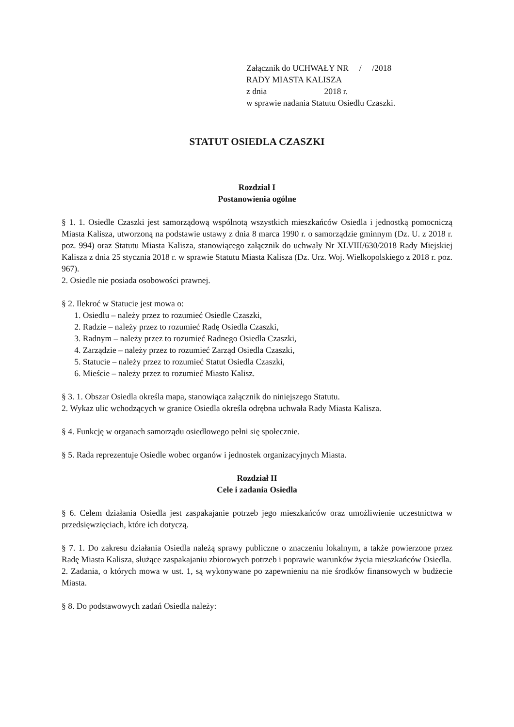Załącznik do UCHWAŁY NR / /2018
RADY MIASTA KALISZA
z dnia 2018 r.
w sprawie nadania Statutu Osiedlu Czaszki.
STATUT OSIEDLA CZASZKI
Rozdział I
Postanowienia ogólne
§ 1. 1. Osiedle Czaszki jest samorządową wspólnotą wszystkich mieszkańców Osiedla i jednostką pomocniczą Miasta Kalisza, utworzoną na podstawie ustawy z dnia 8 marca 1990 r. o samorządzie gminnym (Dz. U. z 2018 r. poz. 994) oraz Statutu Miasta Kalisza, stanowiącego załącznik do uchwały Nr XLVIII/630/2018 Rady Miejskiej Kalisza z dnia 25 stycznia 2018 r. w sprawie Statutu Miasta Kalisza (Dz. Urz. Woj. Wielkopolskiego z 2018 r. poz. 967).
2. Osiedle nie posiada osobowości prawnej.
§ 2. Ilekroć w Statucie jest mowa o:
1. Osiedlu – należy przez to rozumieć Osiedle Czaszki,
2. Radzie – należy przez to rozumieć Radę Osiedla Czaszki,
3. Radnym – należy przez to rozumieć Radnego Osiedla Czaszki,
4. Zarządzie – należy przez to rozumieć Zarząd Osiedla Czaszki,
5. Statucie – należy przez to rozumieć Statut Osiedla Czaszki,
6. Mieście – należy przez to rozumieć Miasto Kalisz.
§ 3. 1. Obszar Osiedla określa mapa, stanowiąca załącznik do niniejszego Statutu.
2. Wykaz ulic wchodzących w granice Osiedla określa odrębna uchwała Rady Miasta Kalisza.
§ 4. Funkcję w organach samorządu osiedlowego pełni się społecznie.
§ 5. Rada reprezentuje Osiedle wobec organów i jednostek organizacyjnych Miasta.
Rozdział II
Cele i zadania Osiedla
§ 6. Celem działania Osiedla jest zaspakajanie potrzeb jego mieszkańców oraz umożliwienie uczestnictwa w przedsięwzięciach, które ich dotyczą.
§ 7. 1. Do zakresu działania Osiedla należą sprawy publiczne o znaczeniu lokalnym, a także powierzone przez Radę Miasta Kalisza, służące zaspakajaniu zbiorowych potrzeb i poprawie warunków życia mieszkańców Osiedla.
2. Zadania, o których mowa w ust. 1, są wykonywane po zapewnieniu na nie środków finansowych w budżecie Miasta.
§ 8. Do podstawowych zadań Osiedla należy: